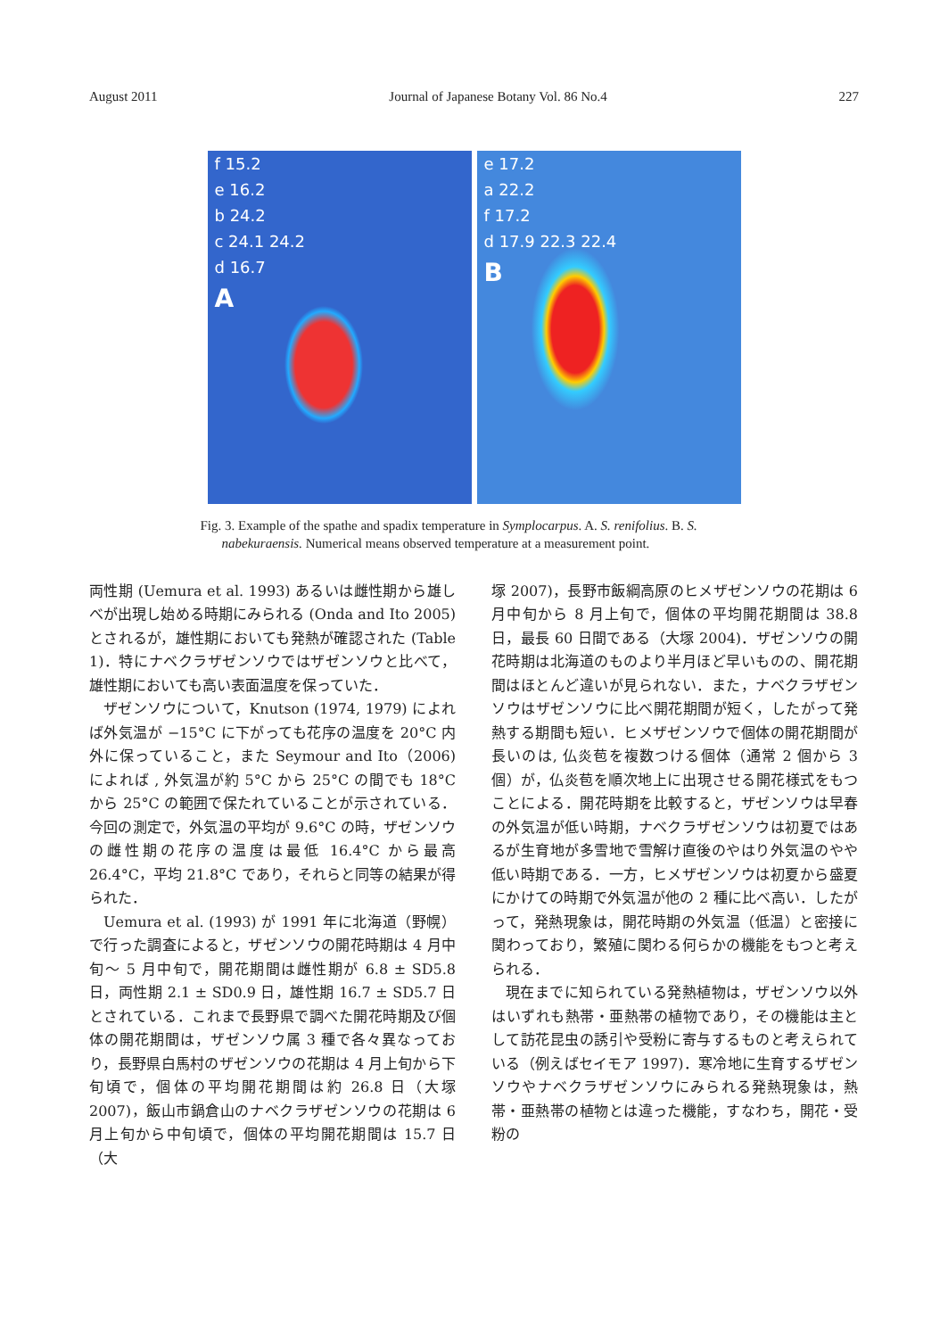August 2011 Journal of Japanese Botany Vol. 86 No.4 227
f 15.2
e 16.2
b 24.2
c 24.1 24.2
d 16.7
A
e 17.2
a 22.2
f 17.2
d 17.9 22.3 22.4
B
Fig. 3. Example of the spathe and spadix temperature in Symplocarpus. A. S. renifolius. B. S. nabekuraensis. Numerical means observed temperature at a measurement point.
両性期 (Uemura et al. 1993) あるいは雌性期から雄しべが出現し始める時期にみられる (Onda and Ito 2005) とされるが，雄性期においても発熱が確認された (Table 1)．特にナベクラザゼンソウではザゼンソウと比べて，雄性期においても高い表面温度を保っていた．
ザゼンソウについて，Knutson (1974, 1979) によれば外気温が −15°C に下がっても花序の温度を 20°C 内外に保っていること，また Seymour and Ito（2006) によれば , 外気温が約 5°C から 25°C の間でも 18°C から 25°C の範囲で保たれていることが示されている．今回の測定で，外気温の平均が 9.6°C の時，ザゼンソウの雌性期の花序の温度は最低 16.4°C から最高 26.4°C，平均 21.8°C であり，それらと同等の結果が得られた．
Uemura et al. (1993) が 1991 年に北海道（野幌）で行った調査によると，ザゼンソウの開花時期は 4 月中旬～ 5 月中旬で，開花期間は雌性期が 6.8 ± SD5.8 日，両性期 2.1 ± SD0.9 日，雄性期 16.7 ± SD5.7 日とされている．これまで長野県で調べた開花時期及び個体の開花期間は，ザゼンソウ属 3 種で各々異なっており，長野県白馬村のザゼンソウの花期は 4 月上旬から下旬頃で，個体の平均開花期間は約 26.8 日（大塚 2007)，飯山市鍋倉山のナベクラザゼンソウの花期は 6 月上旬から中旬頃で，個体の平均開花期間は 15.7 日（大
塚 2007)，長野市飯綱高原のヒメザゼンソウの花期は 6 月中旬から 8 月上旬で，個体の平均開花期間は 38.8 日，最長 60 日間である（大塚 2004)．ザゼンソウの開花時期は北海道のものより半月ほど早いものの、開花期間はほとんど違いが見られない．また，ナベクラザゼンソウはザゼンソウに比べ開花期間が短く，したがって発熱する期間も短い．ヒメザゼンソウで個体の開花期間が長いのは, 仏炎苞を複数つける個体（通常 2 個から 3 個）が，仏炎苞を順次地上に出現させる開花様式をもつことによる．開花時期を比較すると，ザゼンソウは早春の外気温が低い時期，ナベクラザゼンソウは初夏ではあるが生育地が多雪地で雪解け直後のやはり外気温のやや低い時期である．一方，ヒメザゼンソウは初夏から盛夏にかけての時期で外気温が他の 2 種に比べ高い．したがって，発熱現象は，開花時期の外気温（低温）と密接に関わっており，繁殖に関わる何らかの機能をもつと考えられる．
現在までに知られている発熱植物は，ザゼンソウ以外はいずれも熱帯・亜熱帯の植物であり，その機能は主として訪花昆虫の誘引や受粉に寄与するものと考えられている（例えばセイモア 1997)．寒冷地に生育するザゼンソウやナベクラザゼンソウにみられる発熱現象は，熱帯・亜熱帯の植物とは違った機能，すなわち，開花・受粉の